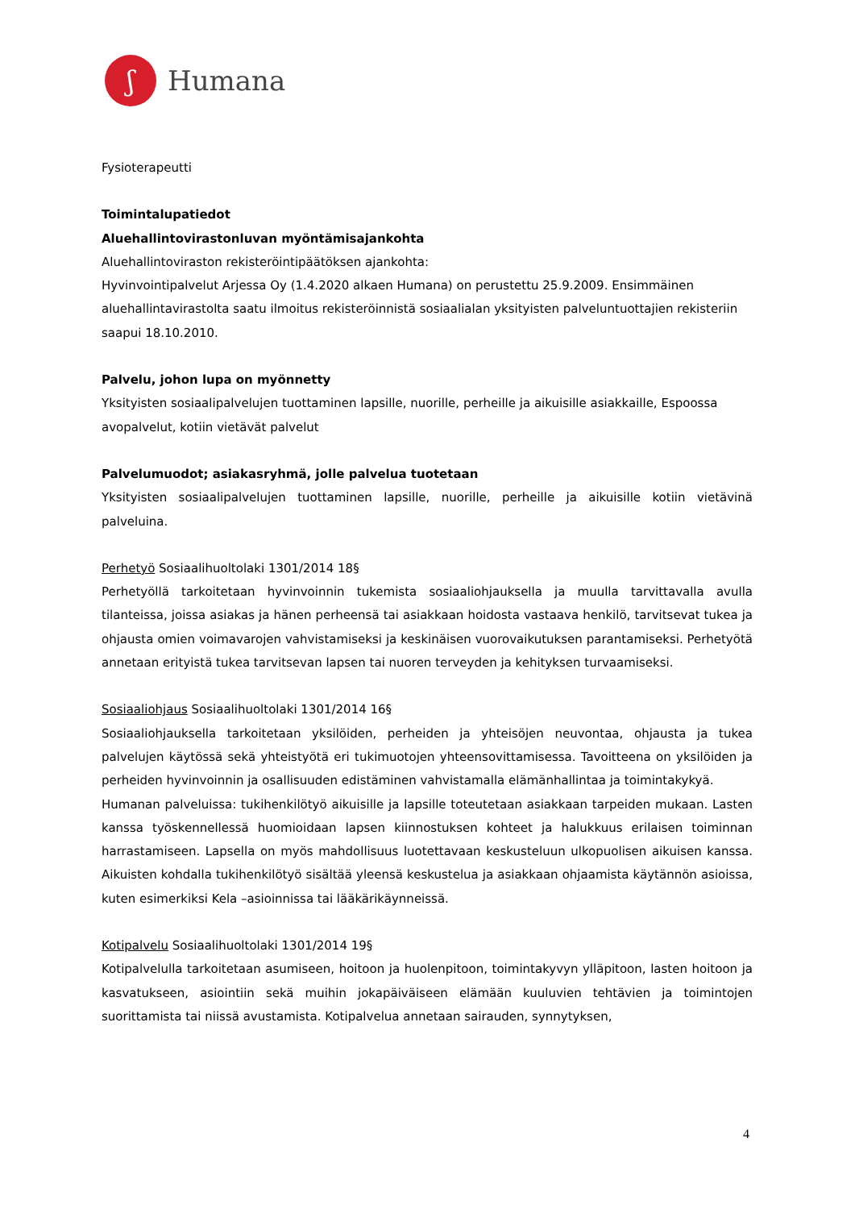ʃ
Humana
Fysioterapeutti
Toimintalupatiedot
Aluehallintovirastonluvan myöntämisajankohta
Aluehallintoviraston rekisteröintipäätöksen ajankohta:
Hyvinvointipalvelut Arjessa Oy (1.4.2020 alkaen Humana) on perustettu 25.9.2009. Ensimmäinen aluehallintavirastolta saatu ilmoitus rekisteröinnistä sosiaalialan yksityisten palveluntuottajien rekisteriin saapui 18.10.2010.
Palvelu, johon lupa on myönnetty
Yksityisten sosiaalipalvelujen tuottaminen lapsille, nuorille, perheille ja aikuisille asiakkaille, Espoossa avopalvelut, kotiin vietävät palvelut
Palvelumuodot; asiakasryhmä, jolle palvelua tuotetaan
Yksityisten sosiaalipalvelujen tuottaminen lapsille, nuorille, perheille ja aikuisille kotiin vietävinä palveluina.
Perhetyö Sosiaalihuoltolaki 1301/2014 18§
Perhetyöllä tarkoitetaan hyvinvoinnin tukemista sosiaaliohjauksella ja muulla tarvittavalla avulla tilanteissa, joissa asiakas ja hänen perheensä tai asiakkaan hoidosta vastaava henkilö, tarvitsevat tukea ja ohjausta omien voimavarojen vahvistamiseksi ja keskinäisen vuorovaikutuksen parantamiseksi. Perhetyötä annetaan erityistä tukea tarvitsevan lapsen tai nuoren terveyden ja kehityksen turvaamiseksi.
Sosiaaliohjaus Sosiaalihuoltolaki 1301/2014 16§
Sosiaaliohjauksella tarkoitetaan yksilöiden, perheiden ja yhteisöjen neuvontaa, ohjausta ja tukea palvelujen käytössä sekä yhteistyötä eri tukimuotojen yhteensovittamisessa. Tavoitteena on yksilöiden ja perheiden hyvinvoinnin ja osallisuuden edistäminen vahvistamalla elämänhallintaa ja toimintakykyä.
Humanan palveluissa: tukihenkilötyö aikuisille ja lapsille toteutetaan asiakkaan tarpeiden mukaan. Lasten kanssa työskennellessä huomioidaan lapsen kiinnostuksen kohteet ja halukkuus erilaisen toiminnan harrastamiseen. Lapsella on myös mahdollisuus luotettavaan keskusteluun ulkopuolisen aikuisen kanssa. Aikuisten kohdalla tukihenkilötyö sisältää yleensä keskustelua ja asiakkaan ohjaamista käytännön asioissa, kuten esimerkiksi Kela –asioinnissa tai lääkärikäynneissä.
Kotipalvelu Sosiaalihuoltolaki 1301/2014 19§
Kotipalvelulla tarkoitetaan asumiseen, hoitoon ja huolenpitoon, toimintakyvyn ylläpitoon, lasten hoitoon ja kasvatukseen, asiointiin sekä muihin jokapäiväiseen elämään kuuluvien tehtävien ja toimintojen suorittamista tai niissä avustamista. Kotipalvelua annetaan sairauden, synnytyksen,
4